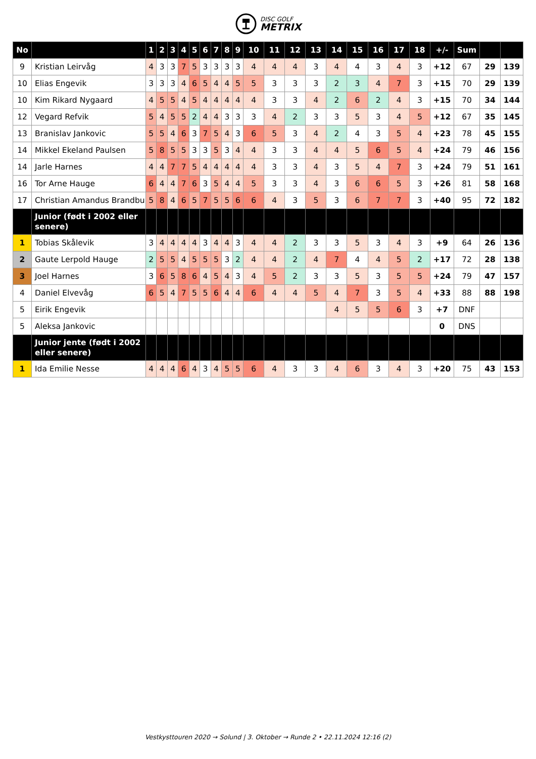DISC GOLF
METRIX
| No | | 1 | 2 | 3 | 4 | 5 | 6 | 7 | 8 | 9 | 10 | 11 | 12 | 13 | 14 | 15 | 16 | 17 | 18 | +/- | Sum | | |
| --- | --- | --- | --- | --- | --- | --- | --- | --- | --- | --- | --- | --- | --- | --- | --- | --- | --- | --- | --- | --- | --- | --- | --- |
| 9 | Kristian Leirvåg | 4 | 3 | 3 | 7 | 5 | 3 | 3 | 3 | 3 | 4 | 4 | 4 | 3 | 4 | 4 | 3 | 4 | 3 | +12 | 67 | 29 | 139 |
| 10 | Elias Engevik | 3 | 3 | 3 | 4 | 6 | 5 | 4 | 4 | 5 | 5 | 3 | 3 | 3 | 2 | 3 | 4 | 7 | 3 | +15 | 70 | 29 | 139 |
| 10 | Kim Rikard Nygaard | 4 | 5 | 5 | 4 | 5 | 4 | 4 | 4 | 4 | 4 | 3 | 3 | 4 | 2 | 6 | 2 | 4 | 3 | +15 | 70 | 34 | 144 |
| 12 | Vegard Refvik | 5 | 4 | 5 | 5 | 2 | 4 | 4 | 3 | 3 | 3 | 4 | 2 | 3 | 3 | 5 | 3 | 4 | 5 | +12 | 67 | 35 | 145 |
| 13 | Branislav Jankovic | 5 | 5 | 4 | 6 | 3 | 7 | 5 | 4 | 3 | 6 | 5 | 3 | 4 | 2 | 4 | 3 | 5 | 4 | +23 | 78 | 45 | 155 |
| 14 | Mikkel Ekeland Paulsen | 5 | 8 | 5 | 5 | 3 | 3 | 5 | 3 | 4 | 4 | 3 | 3 | 4 | 4 | 5 | 6 | 5 | 4 | +24 | 79 | 46 | 156 |
| 14 | Jarle Harnes | 4 | 4 | 7 | 7 | 5 | 4 | 4 | 4 | 4 | 4 | 3 | 3 | 4 | 3 | 5 | 4 | 7 | 3 | +24 | 79 | 51 | 161 |
| 16 | Tor Arne Hauge | 6 | 4 | 4 | 7 | 6 | 3 | 5 | 4 | 4 | 5 | 3 | 3 | 4 | 3 | 6 | 6 | 5 | 3 | +26 | 81 | 58 | 168 |
| 17 | Christian Amandus Brandbu | 5 | 8 | 4 | 6 | 5 | 7 | 5 | 5 | 6 | 6 | 4 | 3 | 5 | 3 | 6 | 7 | 7 | 3 | +40 | 95 | 72 | 182 |
| | Junior (født i 2002 eller senere) | | | | | | | | | | | | | | | | | | | | | | |
| 1 | Tobias Skålevik | 3 | 4 | 4 | 4 | 4 | 3 | 4 | 4 | 3 | 4 | 4 | 2 | 3 | 3 | 5 | 3 | 4 | 3 | +9 | 64 | 26 | 136 |
| 2 | Gaute Lerpold Hauge | 2 | 5 | 5 | 4 | 5 | 5 | 5 | 3 | 2 | 4 | 4 | 2 | 4 | 7 | 4 | 4 | 5 | 2 | +17 | 72 | 28 | 138 |
| 3 | Joel Harnes | 3 | 6 | 5 | 8 | 6 | 4 | 5 | 4 | 3 | 4 | 5 | 2 | 3 | 3 | 5 | 3 | 5 | 5 | +24 | 79 | 47 | 157 |
| 4 | Daniel Elvevåg | 6 | 5 | 4 | 7 | 5 | 5 | 6 | 4 | 4 | 6 | 4 | 4 | 5 | 4 | 7 | 3 | 5 | 4 | +33 | 88 | 88 | 198 |
| 5 | Eirik Engevik | | | | | | | | | | | | | | 4 | 5 | 5 | 6 | 3 | +7 | DNF | | |
| 5 | Aleksa Jankovic | | | | | | | | | | | | | | | | | | | 0 | DNS | | |
| | Junior jente (født i 2002 eller senere) | | | | | | | | | | | | | | | | | | | | | | |
| 1 | Ida Emilie Nesse | 4 | 4 | 4 | 6 | 4 | 3 | 4 | 5 | 5 | 6 | 4 | 3 | 3 | 4 | 6 | 3 | 4 | 3 | +20 | 75 | 43 | 153 |
Vestkysttouren 2020 → Solund | 3. Oktober → Runde 2 • 22.11.2024 12:16 (2)